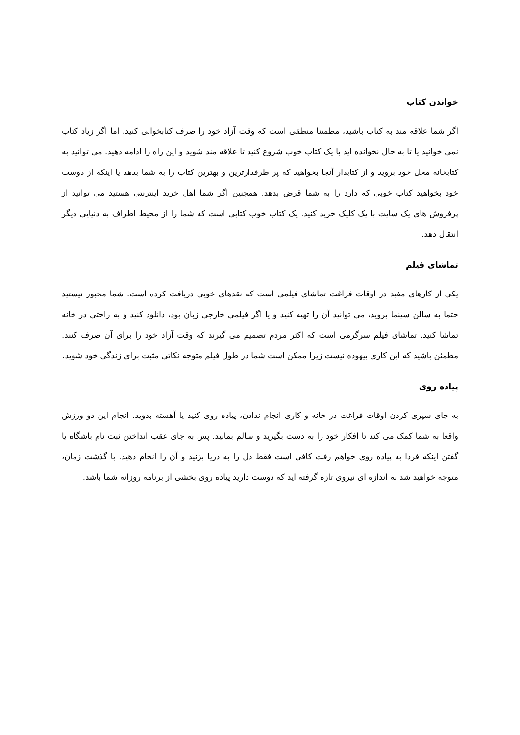خواندن کتاب
اگر شما علاقه مند به کتاب باشید، مطمئنا منطقی است که وقت آزاد خود را صرف کتابخوانی کنید، اما اگر زیاد کتاب نمی خوانید یا تا به حال نخوانده اید با یک کتاب خوب شروع کنید تا علاقه مند شوید و این راه را ادامه دهید. می توانید به کتابخانه محل خود بروید و از کتابدار آنجا بخواهید که پر طرفدارترین و بهترین کتاب را به شما بدهد یا اینکه از دوست خود بخواهید کتاب خوبی که دارد را به شما قرض بدهد. همچنین اگر شما اهل خرید اینترنتی هستید می توانید از پرفروش های یک سایت با یک کلیک خرید کنید. یک کتاب خوب کتابی است که شما را از محیط اطراف به دنیایی دیگر انتقال دهد.
تماشای فیلم
یکی از کارهای مفید در اوقات فراغت تماشای فیلمی است که نقدهای خوبی دریافت کرده است. شما مجبور نیستید حتما به سالن سینما بروید، می توانید آن را تهیه کنید و یا اگر فیلمی خارجی زبان بود، دانلود کنید و به راحتی در خانه تماشا کنید. تماشای فیلم سرگرمی است که اکثر مردم تصمیم می گیرند که وقت آزاد خود را برای آن صرف کنند. مطمئن باشید که این کاری بیهوده نیست زیرا ممکن است شما در طول فیلم متوجه نکاتی مثبت برای زندگی خود شوید.
پیاده روی
به جای سپری کردن اوقات فراغت در خانه و کاری انجام ندادن، پیاده روی کنید یا آهسته بدوید. انجام این دو ورزش واقعا به شما کمک می کند تا افکار خود را به دست بگیرید و سالم بمانید. پس به جای عقب انداختن ثبت نام باشگاه یا گفتن اینکه فردا به پیاده روی خواهم رفت کافی است فقط دل را به دریا بزنید و آن را انجام دهید. با گذشت زمان، متوجه خواهید شد به اندازه ای نیروی تازه گرفته اید که دوست دارید پیاده روی بخشی از برنامه روزانه شما باشد.